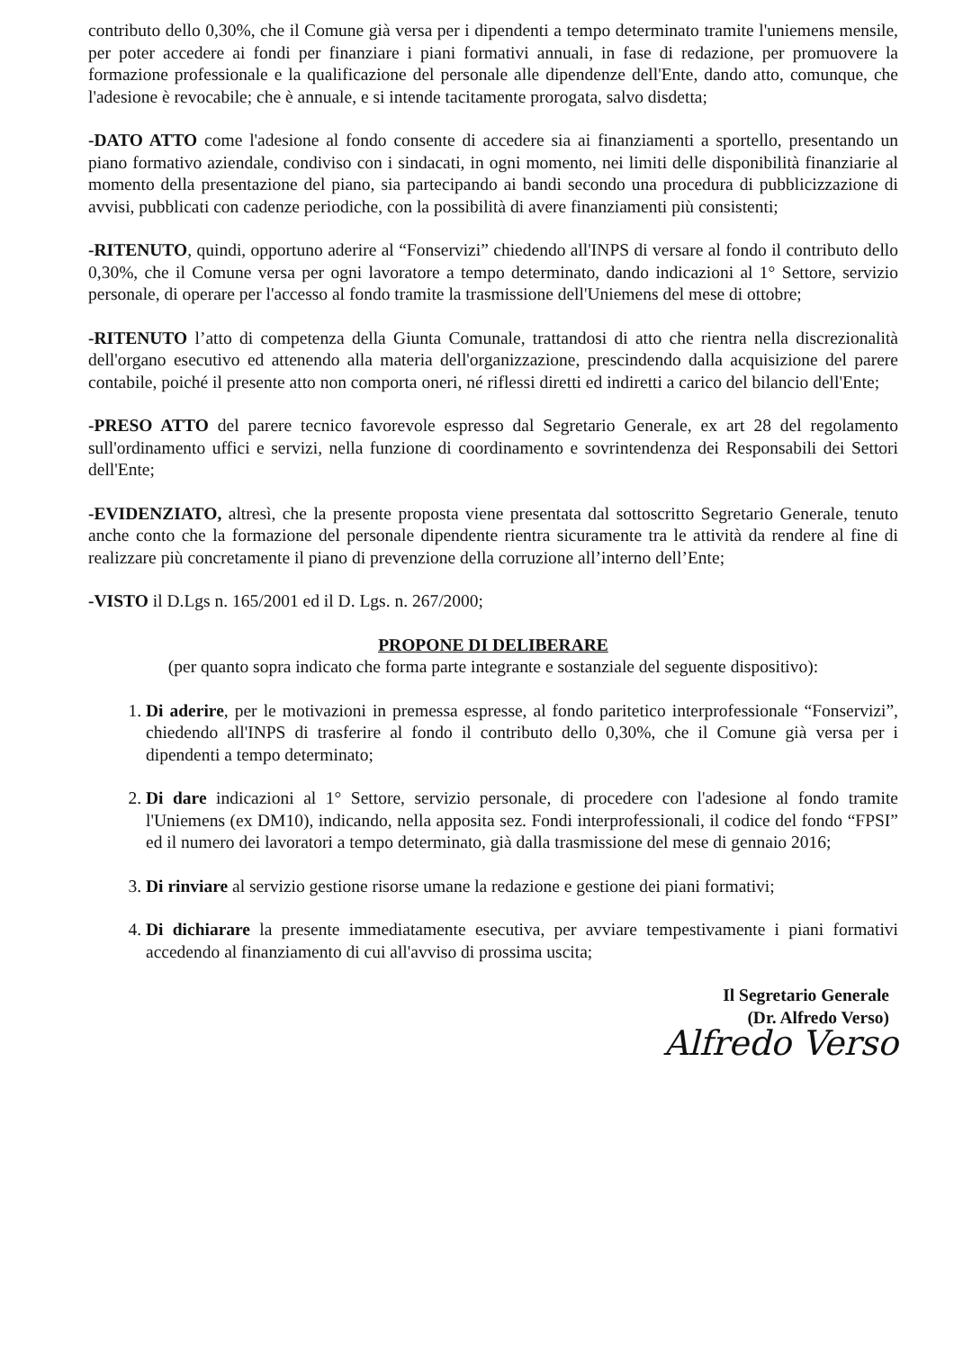contributo dello 0,30%, che il Comune già versa per i dipendenti a tempo determinato tramite l'uniemens mensile, per poter accedere ai fondi per finanziare i piani formativi annuali, in fase di redazione, per promuovere la formazione professionale e la qualificazione del personale alle dipendenze dell'Ente, dando atto, comunque, che l'adesione è revocabile; che è annuale, e si intende tacitamente prorogata, salvo disdetta;
-DATO ATTO come l'adesione al fondo consente di accedere sia ai finanziamenti a sportello, presentando un piano formativo aziendale, condiviso con i sindacati, in ogni momento, nei limiti delle disponibilità finanziarie al momento della presentazione del piano, sia partecipando ai bandi secondo una procedura di pubblicizzazione di avvisi, pubblicati con cadenze periodiche, con la possibilità di avere finanziamenti più consistenti;
-RITENUTO, quindi, opportuno aderire al “Fonservizi” chiedendo all'INPS di versare al fondo il contributo dello 0,30%, che il Comune versa per ogni lavoratore a tempo determinato, dando indicazioni al 1° Settore, servizio personale, di operare per l'accesso al fondo tramite la trasmissione dell'Uniemens del mese di ottobre;
-RITENUTO l’atto di competenza della Giunta Comunale, trattandosi di atto che rientra nella discrezionalità dell'organo esecutivo ed attenendo alla materia dell'organizzazione, prescindendo dalla acquisizione del parere contabile, poiché il presente atto non comporta oneri, né riflessi diretti ed indiretti a carico del bilancio dell'Ente;
-PRESO ATTO del parere tecnico favorevole espresso dal Segretario Generale, ex art 28 del regolamento sull'ordinamento uffici e servizi, nella funzione di coordinamento e sovrintendenza dei Responsabili dei Settori dell'Ente;
-EVIDENZIATO, altresì, che la presente proposta viene presentata dal sottoscritto Segretario Generale, tenuto anche conto che la formazione del personale dipendente rientra sicuramente tra le attività da rendere al fine di realizzare più concretamente il piano di prevenzione della corruzione all’interno dell’Ente;
-VISTO il D.Lgs n. 165/2001 ed il D. Lgs. n. 267/2000;
PROPONE DI DELIBERARE
(per quanto sopra indicato che forma parte integrante e sostanziale del seguente dispositivo):
1. Di aderire, per le motivazioni in premessa espresse, al fondo paritetico interprofessionale “Fonservizi”, chiedendo all'INPS di trasferire al fondo il contributo dello 0,30%, che il Comune già versa per i dipendenti a tempo determinato;
2. Di dare indicazioni al 1° Settore, servizio personale, di procedere con l'adesione al fondo tramite l'Uniemens (ex DM10), indicando, nella apposita sez. Fondi interprofessionali, il codice del fondo “FPSI” ed il numero dei lavoratori a tempo determinato, già dalla trasmissione del mese di gennaio 2016;
3. Di rinviare al servizio gestione risorse umane la redazione e gestione dei piani formativi;
4. Di dichiarare la presente immediatamente esecutiva, per avviare tempestivamente i piani formativi accedendo al finanziamento di cui all'avviso di prossima uscita;
Il Segretario Generale
(Dr. Alfredo Verso)
Alfredo Verso